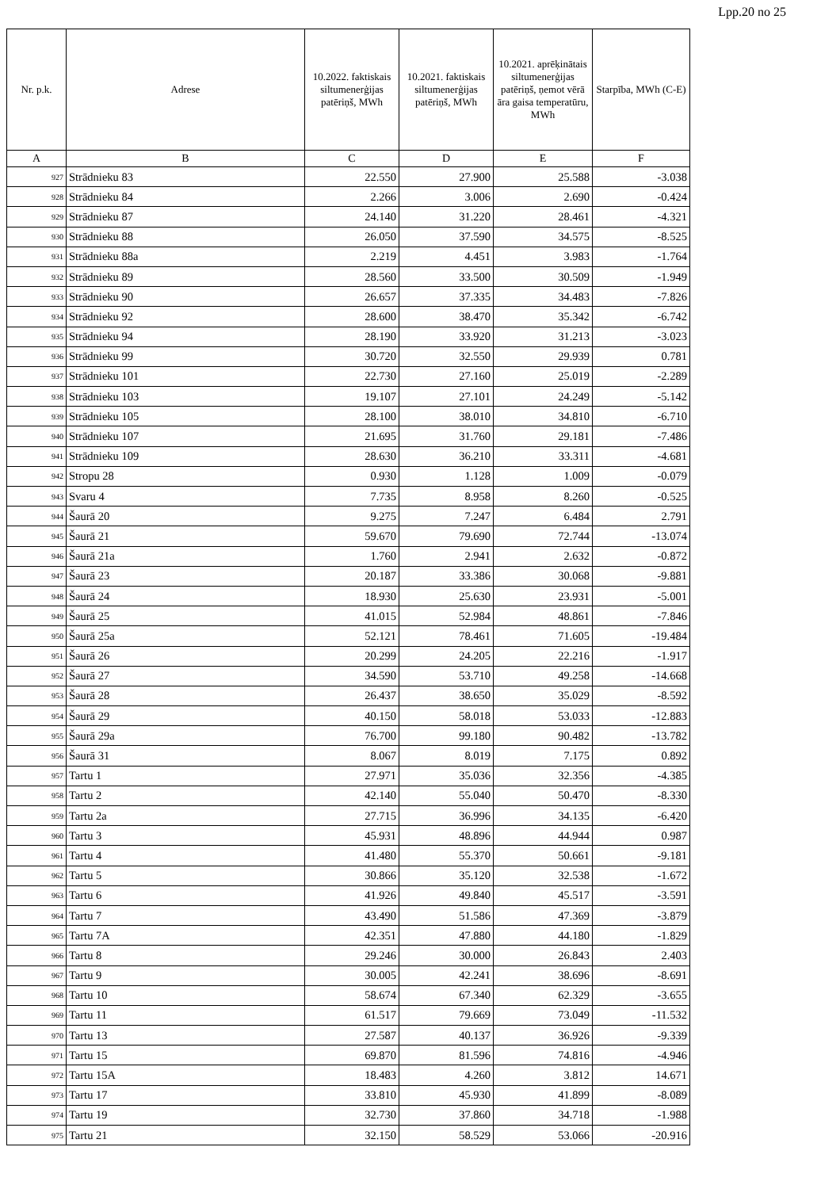Lpp.20 no 25
| Nr. p.k. | Adrese | 10.2022. faktiskais siltumenerģijas patēriņš, MWh | 10.2021. faktiskais siltumenerģijas patēriņš, MWh | 10.2021. aprēķinātais siltumenerģijas patēriņš, ņemot vērā āra gaisa temperatūru, MWh | Starpība, MWh (C-E) |
| --- | --- | --- | --- | --- | --- |
| A | B | C | D | E | F |
| 927 | Strādnieku 83 | 22.550 | 27.900 | 25.588 | -3.038 |
| 928 | Strādnieku 84 | 2.266 | 3.006 | 2.690 | -0.424 |
| 929 | Strādnieku 87 | 24.140 | 31.220 | 28.461 | -4.321 |
| 930 | Strādnieku 88 | 26.050 | 37.590 | 34.575 | -8.525 |
| 931 | Strādnieku 88a | 2.219 | 4.451 | 3.983 | -1.764 |
| 932 | Strādnieku 89 | 28.560 | 33.500 | 30.509 | -1.949 |
| 933 | Strādnieku 90 | 26.657 | 37.335 | 34.483 | -7.826 |
| 934 | Strādnieku 92 | 28.600 | 38.470 | 35.342 | -6.742 |
| 935 | Strādnieku 94 | 28.190 | 33.920 | 31.213 | -3.023 |
| 936 | Strādnieku 99 | 30.720 | 32.550 | 29.939 | 0.781 |
| 937 | Strādnieku 101 | 22.730 | 27.160 | 25.019 | -2.289 |
| 938 | Strādnieku 103 | 19.107 | 27.101 | 24.249 | -5.142 |
| 939 | Strādnieku 105 | 28.100 | 38.010 | 34.810 | -6.710 |
| 940 | Strādnieku 107 | 21.695 | 31.760 | 29.181 | -7.486 |
| 941 | Strādnieku 109 | 28.630 | 36.210 | 33.311 | -4.681 |
| 942 | Stropu 28 | 0.930 | 1.128 | 1.009 | -0.079 |
| 943 | Svaru 4 | 7.735 | 8.958 | 8.260 | -0.525 |
| 944 | Šaurā 20 | 9.275 | 7.247 | 6.484 | 2.791 |
| 945 | Šaurā 21 | 59.670 | 79.690 | 72.744 | -13.074 |
| 946 | Šaurā 21a | 1.760 | 2.941 | 2.632 | -0.872 |
| 947 | Šaurā 23 | 20.187 | 33.386 | 30.068 | -9.881 |
| 948 | Šaurā 24 | 18.930 | 25.630 | 23.931 | -5.001 |
| 949 | Šaurā 25 | 41.015 | 52.984 | 48.861 | -7.846 |
| 950 | Šaurā 25a | 52.121 | 78.461 | 71.605 | -19.484 |
| 951 | Šaurā 26 | 20.299 | 24.205 | 22.216 | -1.917 |
| 952 | Šaurā 27 | 34.590 | 53.710 | 49.258 | -14.668 |
| 953 | Šaurā 28 | 26.437 | 38.650 | 35.029 | -8.592 |
| 954 | Šaurā 29 | 40.150 | 58.018 | 53.033 | -12.883 |
| 955 | Šaurā 29a | 76.700 | 99.180 | 90.482 | -13.782 |
| 956 | Šaurā 31 | 8.067 | 8.019 | 7.175 | 0.892 |
| 957 | Tartu 1 | 27.971 | 35.036 | 32.356 | -4.385 |
| 958 | Tartu 2 | 42.140 | 55.040 | 50.470 | -8.330 |
| 959 | Tartu 2a | 27.715 | 36.996 | 34.135 | -6.420 |
| 960 | Tartu 3 | 45.931 | 48.896 | 44.944 | 0.987 |
| 961 | Tartu 4 | 41.480 | 55.370 | 50.661 | -9.181 |
| 962 | Tartu 5 | 30.866 | 35.120 | 32.538 | -1.672 |
| 963 | Tartu 6 | 41.926 | 49.840 | 45.517 | -3.591 |
| 964 | Tartu 7 | 43.490 | 51.586 | 47.369 | -3.879 |
| 965 | Tartu 7A | 42.351 | 47.880 | 44.180 | -1.829 |
| 966 | Tartu 8 | 29.246 | 30.000 | 26.843 | 2.403 |
| 967 | Tartu 9 | 30.005 | 42.241 | 38.696 | -8.691 |
| 968 | Tartu 10 | 58.674 | 67.340 | 62.329 | -3.655 |
| 969 | Tartu 11 | 61.517 | 79.669 | 73.049 | -11.532 |
| 970 | Tartu 13 | 27.587 | 40.137 | 36.926 | -9.339 |
| 971 | Tartu 15 | 69.870 | 81.596 | 74.816 | -4.946 |
| 972 | Tartu 15A | 18.483 | 4.260 | 3.812 | 14.671 |
| 973 | Tartu 17 | 33.810 | 45.930 | 41.899 | -8.089 |
| 974 | Tartu 19 | 32.730 | 37.860 | 34.718 | -1.988 |
| 975 | Tartu 21 | 32.150 | 58.529 | 53.066 | -20.916 |